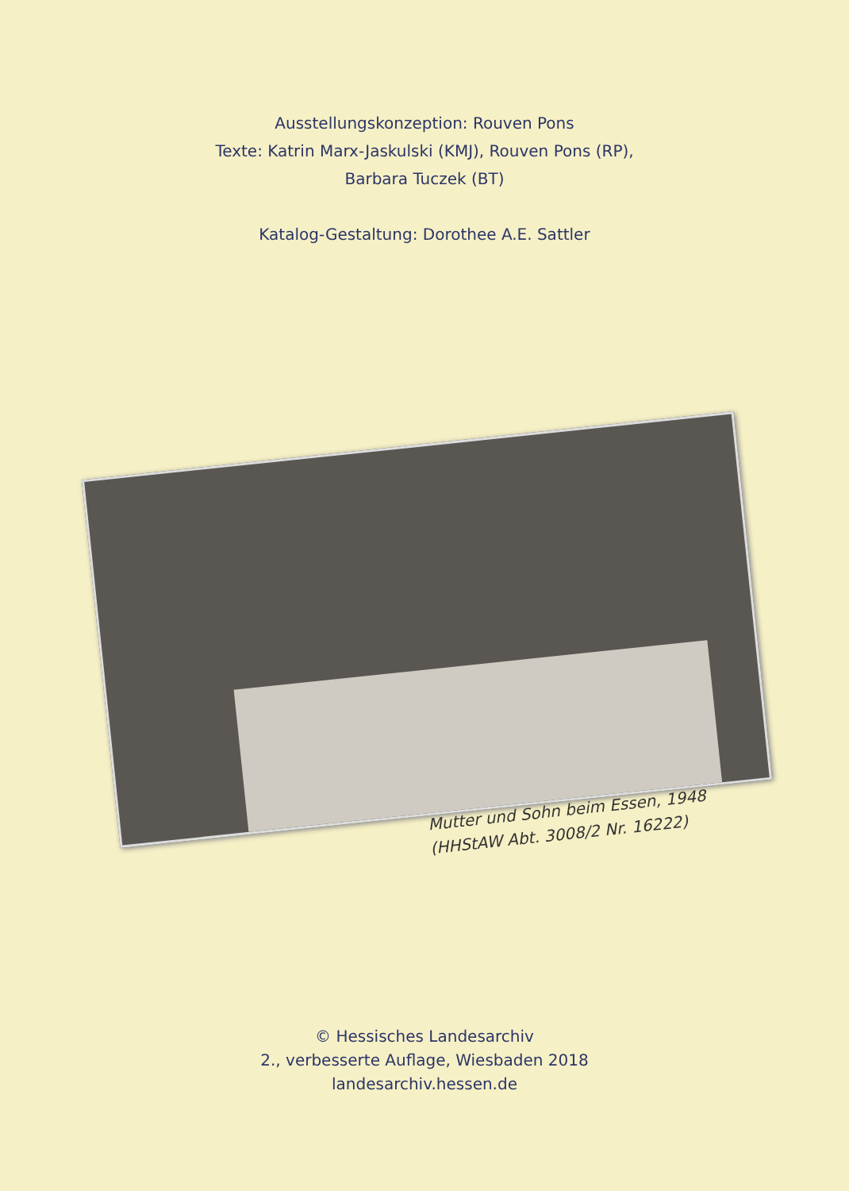Ausstellungskonzeption: Rouven Pons
Texte: Katrin Marx-Jaskulski (KMJ), Rouven Pons (RP),
Barbara Tuczek (BT)
Katalog-Gestaltung: Dorothee A.E. Sattler
Mutter und Sohn beim Essen, 1948
(HHStAW Abt. 3008/2 Nr. 16222)
© Hessisches Landesarchiv
2., verbesserte Auflage, Wiesbaden 2018
landesarchiv.hessen.de